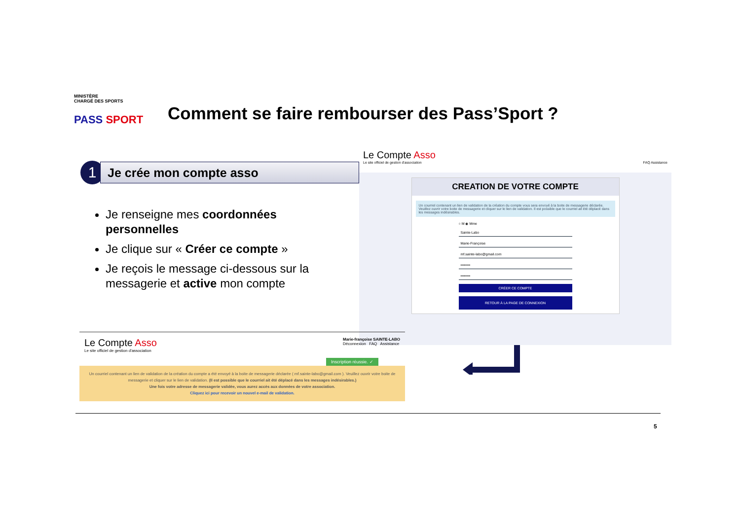MINISTÈRE
CHARGÉ DES SPORTS
PASS SPORT
Comment se faire rembourser des Pass’Sport ?
1
Je crée mon compte asso
Je renseigne mes coordonnées personnelles
Je clique sur « Créer ce compte »
Je reçois le message ci-dessous sur la messagerie et active mon compte
Le Compte Asso
Le site officiel de gestion d'association FAQ Assistance
CREATION DE VOTRE COMPTE
Un courriel contenant un lien de validation de la création du compte vous sera envoyé à la boite de messagerie déclarée. Veuillez ouvrir votre boite de messagerie et cliquer sur le lien de validation. Il est possible que le courriel ait été déplacé dans les messages indésirables.
○ M ◉ Mme
Sainte-Labo
Marie-Françoise
mf.sainte-labo@gmail.com
••••••••
••••••••
CRÉER CE COMPTE
RETOUR À LA PAGE DE CONNEXION
Le Compte Asso
Le site officiel de gestion d'association
Marie-françoise SAINTE-LABO
Déconnexion FAQ Assistance
Inscription réussie. ✓
Un courriel contenant un lien de validation de la création du compte a été envoyé à la boite de messagerie déclarée ( mf.sainte-labo@gmail.com ). Veuillez ouvrir votre boite de messagerie et cliquer sur le lien de validation. (Il est possible que le courriel ait été déplacé dans les messages indésirables.)
Une fois votre adresse de messagerie validée, vous aurez accès aux données de votre association.
Cliquez ici pour recevoir un nouvel e-mail de validation.
5